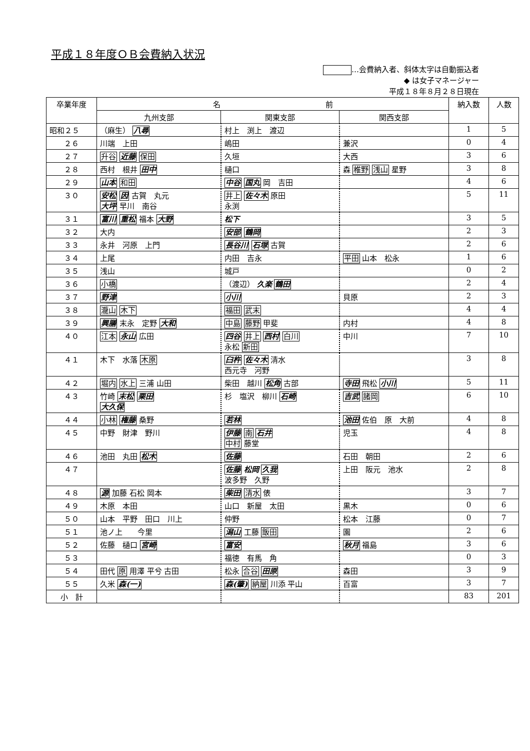平成１８年度ＯＢ会費納入状況
…会費納入者、斜体太字は自動振込者
◆ は女子マネージャー
平成１８年８月２８日現在
| 卒業年度 | 名 前 | | | 納入数 | 人数 |
| --- | --- | --- | --- | --- | --- |
| | 九州支部 | 関東支部 | 関西支部 | | |
| 昭和２５ | （麻生） 八尋 | 村上 渕上 渡辺 | | 1 | 5 |
| ２６ | 川端 上田 | 嶋田 | 兼沢 | 0 | 4 |
| ２７ | 升谷 近藤 保田 | 久垣 | 大西 | 3 | 6 |
| ２８ | 西村 根井 田中 | 樋口 | 森 椎野 浅山 星野 | 3 | 8 |
| ２９ | 山本 和田 | 中谷 国丸 岡 吉田 | | 4 | 6 |
| ３０ | 安松 因 古賀 丸元 大坪 早川 南谷 | 井上 佐々木 原田 永渕 | | 5 | 11 |
| ３１ | 富川 重松 福本 大野 | 松下 | | 3 | 5 |
| ３２ | 大内 | 安部 鶴岡 | | 2 | 3 |
| ３３ | 永井 河原 上門 | 長谷川 石塚 古賀 | | 2 | 6 |
| ３４ | 上尾 | 内田 吉永 | 平田 山本 松永 | 1 | 6 |
| ３５ | 浅山 | 城戸 | | 0 | 2 |
| ３６ | 小橋 | （渡辺） 久楽 鶴田 | | 2 | 4 |
| ３７ | 野津 | 小川 | 貝原 | 2 | 3 |
| ３８ | 瀧山 木下 | 福田 武末 | | 4 | 4 |
| ３９ | 興膳 末永 定野 大和 | 中島 藤野 甲斐 | 内村 | 4 | 8 |
| ４０ | 江本 永山 広田 | 四谷 井上 西村 白川 永松 新田 | 中川 | 7 | 10 |
| ４１ | 木下 水落 木原 | 臼杵 佐々木 清水 西元寺 河野 | | 3 | 8 |
| ４２ | 堀内 水上 三浦 山田 | 柴田 越川 松角 古部 | 寺田 飛松 小川 | 5 | 11 |
| ４３ | 竹崎 末松 栗田 大久保 | 杉 塩沢 柳川 石崎 | 吉武 諸岡 | 6 | 10 |
| ４４ | 小林 権藤 桑野 | 若林 | 池田 佐伯 原 大前 | 4 | 8 |
| ４５ | 中野 財津 野川 | 伊藤 南 石井 中村 藤堂 | 児玉 | 4 | 8 |
| ４６ | 池田 丸田 松木 | 佐藤 | 石田 朝田 | 2 | 6 |
| ４７ | | 佐藤 松岡 久我 波多野 久野 | 上田 阪元 池水 | 2 | 8 |
| ４８ | 源 加藤 石松 岡本 | 柴田 清水 俵 | | 3 | 7 |
| ４９ | 木原 本田 | 山口 新屋 太田 | 黒木 | 0 | 6 |
| ５０ | 山本 平野 田口 川上 | 仲野 | 松本 江藤 | 0 | 7 |
| ５１ | 池ノ上 今里 | 潟山 工藤 飯田 | 園 | 2 | 6 |
| ５２ | 佐藤 樋口 宮崎 | 富安 | 秋月 福島 | 3 | 6 |
| ５３ | | 福徳 有馬 角 | | 0 | 3 |
| ５４ | 田代 原 用澤 平兮 古田 | 松永 合谷 田原 | 森田 | 3 | 9 |
| ５５ | 久米 森(一) | 森(肇) 納屋 川添 平山 | 百富 | 3 | 7 |
| 小 計 | | | | 83 | 201 |